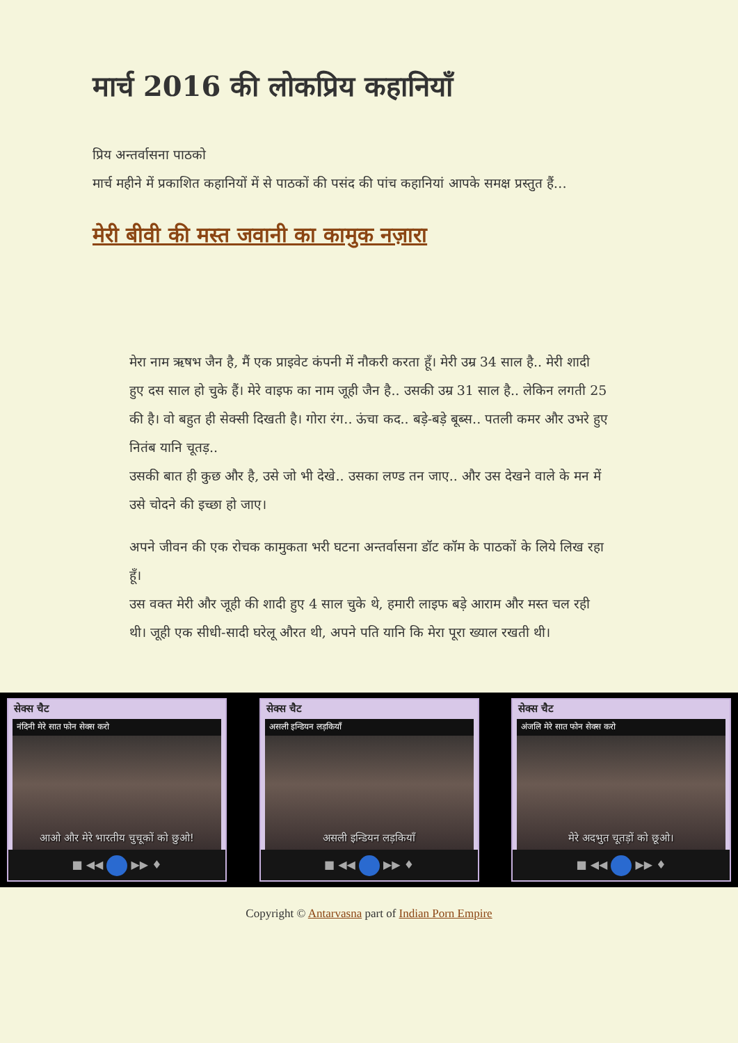मार्च 2016 की लोकप्रिय कहानियाँ
प्रिय अन्तर्वासना पाठको
मार्च महीने में प्रकाशित कहानियों में से पाठकों की पसंद की पांच कहानियां आपके समक्ष प्रस्तुत हैं…
मेरी बीवी की मस्त जवानी का कामुक नज़ारा
मेरा नाम ऋषभ जैन है, मैं एक प्राइवेट कंपनी में नौकरी करता हूँ। मेरी उम्र 34 साल है.. मेरी शादी हुए दस साल हो चुके हैं। मेरे वाइफ का नाम जूही जैन है.. उसकी उम्र 31 साल है.. लेकिन लगती 25 की है। वो बहुत ही सेक्सी दिखती है। गोरा रंग.. ऊंचा कद.. बड़े-बड़े बूब्स.. पतली कमर और उभरे हुए नितंब यानि चूतड़..
उसकी बात ही कुछ और है, उसे जो भी देखे.. उसका लण्ड तन जाए.. और उस देखने वाले के मन में उसे चोदने की इच्छा हो जाए।
अपने जीवन की एक रोचक कामुकता भरी घटना अन्तर्वासना डॉट कॉम के पाठकों के लिये लिख रहा हूँ।
उस वक्त मेरी और जूही की शादी हुए 4 साल चुके थे, हमारी लाइफ बड़े आराम और मस्त चल रही थी। जूही एक सीधी-सादी घरेलू औरत थी, अपने पति यानि कि मेरा पूरा ख्याल रखती थी।
सेक्स चैट
नंदिनी मेरे सात फोन सेक्स करो
आओ और मेरे भारतीय चुचूकों को छुओ!
■ ◀◀ ▶▶ ♦
सेक्स चैट
असली इन्डियन लड़कियाँ
असली इन्डियन लड़कियाँ
■ ◀◀ ▶▶ ♦
सेक्स चैट
अंजलि मेरे सात फोन सेक्स करो
मेरे अदभुत चूतड़ों को छूओ।
■ ◀◀ ▶▶ ♦
Copyright © Antarvasna part of Indian Porn Empire